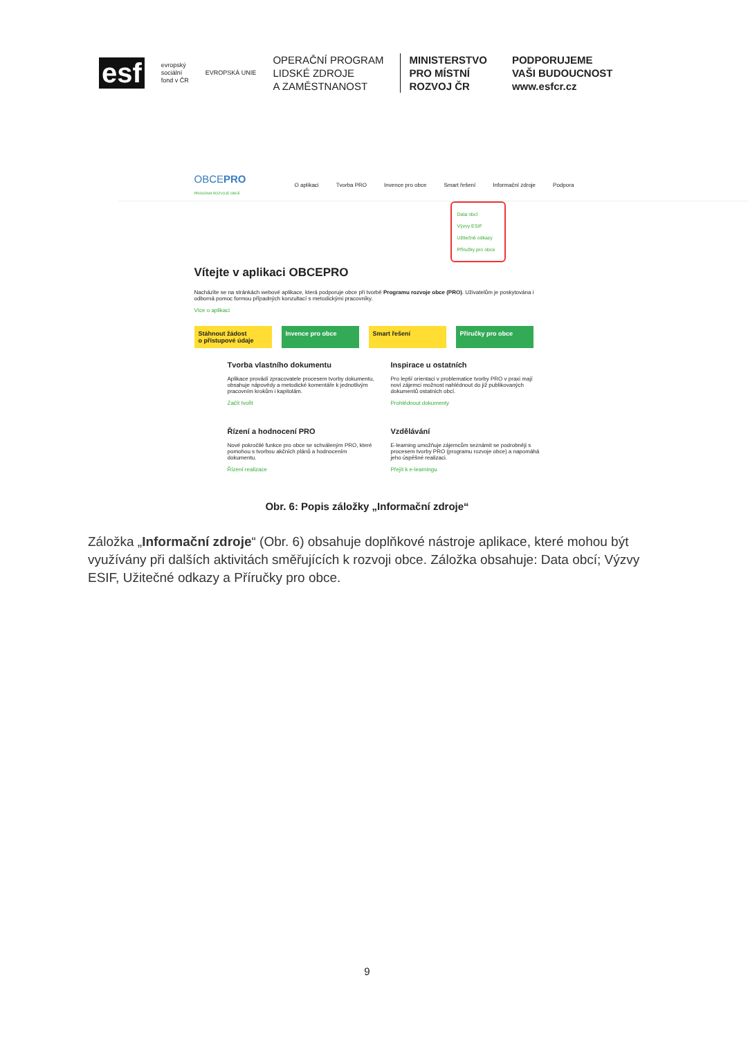esf evropský
sociální
fond v ČR EVROPSKÁ UNIE OPERAČNÍ PROGRAM
LIDSKÉ ZDROJE
A ZAMĚSTNANOST MINISTERSTVO
PRO MÍSTNÍ
ROZVOJ ČR PODPORUJEME
VAŠI BUDOUCNOST
www.esfcr.cz
OBCEPRO
PROGRAM ROZVOJE OBCE O aplikaci Tvorba PRO Invence pro obce Smart řešení Informační zdroje Podpora
Data obcí
Výzvy ESIF
Užitečné odkazy
Příručky pro obce
Vítejte v aplikaci OBCEPRO
Nacházíte se na stránkách webové aplikace, která podporuje obce při tvorbě Programu rozvoje obce (PRO). Uživatelům je poskytována i odborná pomoc formou případných konzultací s metodickými pracovníky.
Více o aplikaci
Stáhnout žádost
o přístupové údaje Invence pro obce Smart řešení Příručky pro obce
Tvorba vlastního dokumentu
Aplikace provádí zpracovatele procesem tvorby dokumentu, obsahuje nápovědy a metodické komentáře k jednotlivým pracovním krokům i kapitolám.
Začít tvořit
Inspirace u ostatních
Pro lepší orientaci v problematice tvorby PRO v praxi mají noví zájemci možnost nahlédnout do již publikovaných dokumentů ostatních obcí.
Prohlédnout dokumenty
Řízení a hodnocení PRO
Nové pokročilé funkce pro obce se schváleným PRO, které pomohou s tvorbou akčních plánů a hodnocením dokumentu.
Řízení realizace
Vzdělávání
E-learning umožňuje zájemcům seznámit se podrobněji s procesem tvorby PRO (programu rozvoje obce) a napomáhá jeho úspěšné realizaci.
Přejít k e-learningu
Obr. 6: Popis záložky „Informační zdroje“
Záložka „Informační zdroje“ (Obr. 6) obsahuje doplňkové nástroje aplikace, které mohou být využívány při dalších aktivitách směřujících k rozvoji obce. Záložka obsahuje: Data obcí; Výzvy ESIF, Užitečné odkazy a Příručky pro obce.
9